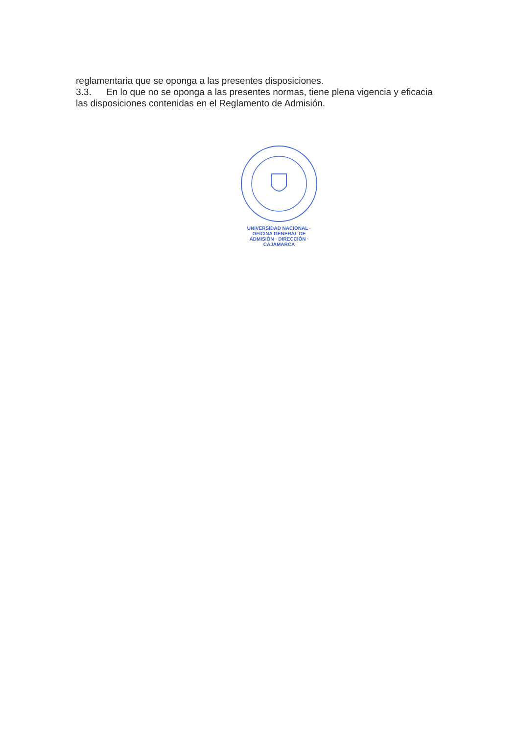reglamentaria que se oponga a las presentes disposiciones.
3.3. En lo que no se oponga a las presentes normas, tiene plena vigencia y eficacia las disposiciones contenidas en el Reglamento de Admisión.
UNIVERSIDAD NACIONAL · OFICINA GENERAL DE ADMISIÓN · DIRECCIÓN · CAJAMARCA